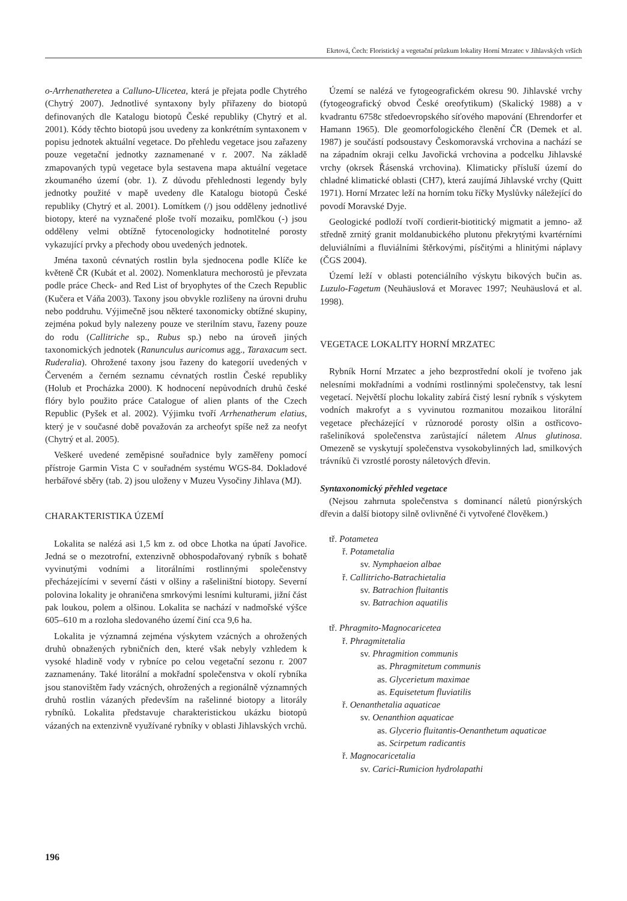Ekrtová, Čech: Floristický a vegetační průzkum lokality Horní Mrzatec v Jihlavských vrších
o-Arrhenatheretea a Calluno-Ulicetea, která je přejata podle Chytrého (Chytrý 2007). Jednotlivé syntaxony byly přiřazeny do biotopů definovaných dle Katalogu biotopů České republiky (Chytrý et al. 2001). Kódy těchto biotopů jsou uvedeny za konkrétním syntaxonem v popisu jednotek aktuální vegetace. Do přehledu vegetace jsou zařazeny pouze vegetační jednotky zaznamenané v r. 2007. Na základě zmapovaných typů vegetace byla sestavena mapa aktuální vegetace zkoumaného území (obr. 1). Z důvodu přehlednosti legendy byly jednotky použité v mapě uvedeny dle Katalogu biotopů České republiky (Chytrý et al. 2001). Lomítkem (/) jsou odděleny jednotlivé biotopy, které na vyznačené ploše tvoří mozaiku, pomlčkou (-) jsou odděleny velmi obtížně fytocenologicky hodnotitelné porosty vykazující prvky a přechody obou uvedených jednotek.
Jména taxonů cévnatých rostlin byla sjednocena podle Klíče ke květeně ČR (Kubát et al. 2002). Nomenklatura mechorostů je převzata podle práce Check- and Red List of bryophytes of the Czech Republic (Kučera et Váňa 2003). Taxony jsou obvykle rozlišeny na úrovni druhu nebo poddruhu. Výjimečně jsou některé taxonomicky obtížné skupiny, zejména pokud byly nalezeny pouze ve sterilním stavu, řazeny pouze do rodu (Callitriche sp., Rubus sp.) nebo na úroveň jiných taxonomických jednotek (Ranunculus auricomus agg., Taraxacum sect. Ruderalia). Ohrožené taxony jsou řazeny do kategorií uvedených v Červeném a černém seznamu cévnatých rostlin České republiky (Holub et Procházka 2000). K hodnocení nepůvodních druhů české flóry bylo použito práce Catalogue of alien plants of the Czech Republic (Pyšek et al. 2002). Výjimku tvoří Arrhenatherum elatius, který je v současné době považován za archeofyt spíše než za neofyt (Chytrý et al. 2005).
Veškeré uvedené zeměpisné souřadnice byly zaměřeny pomocí přístroje Garmin Vista C v souřadném systému WGS-84. Dokladové herbářové sběry (tab. 2) jsou uloženy v Muzeu Vysočiny Jihlava (MJ).
CHARAKTERISTIKA ÚZEMÍ
Lokalita se nalézá asi 1,5 km z. od obce Lhotka na úpatí Javořice. Jedná se o mezotrofní, extenzivně obhospodařovaný rybník s bohatě vyvinutými vodními a litorálními rostlinnými společenstvy přecházejícími v severní části v olšiny a rašeliništní biotopy. Severní polovina lokality je ohraničena smrkovými lesními kulturami, jižní část pak loukou, polem a olšinou. Lokalita se nachází v nadmořské výšce 605–610 m a rozloha sledovaného území činí cca 9,6 ha.
Lokalita je významná zejména výskytem vzácných a ohrožených druhů obnažených rybničních den, které však nebyly vzhledem k vysoké hladině vody v rybníce po celou vegetační sezonu r. 2007 zaznamenány. Také litorální a mokřadní společenstva v okolí rybníka jsou stanovištěm řady vzácných, ohrožených a regionálně významných druhů rostlin vázaných především na rašelinné biotopy a litorály rybníků. Lokalita představuje charakteristickou ukázku biotopů vázaných na extenzivně využívané rybníky v oblasti Jihlavských vrchů.
Území se nalézá ve fytogeografickém okresu 90. Jihlavské vrchy (fytogeografický obvod České oreofytikum) (Skalický 1988) a v kvadrantu 6758c středoevropského síťového mapování (Ehrendorfer et Hamann 1965). Dle geomorfologického členění ČR (Demek et al. 1987) je součástí podsoustavy Českomoravská vrchovina a nachází se na západním okraji celku Javořická vrchovina a podcelku Jihlavské vrchy (okrsek Řásenská vrchovina). Klimaticky přísluší území do chladné klimatické oblasti (CH7), která zaujímá Jihlavské vrchy (Quitt 1971). Horní Mrzatec leží na horním toku říčky Myslůvky náležející do povodí Moravské Dyje.
Geologické podloží tvoří cordierit-biotitický migmatit a jemno- až středně zrnitý granit moldanubického plutonu překrytými kvartérními deluviálními a fluviálními štěrkovými, písčitými a hlinitými náplavy (ČGS 2004).
Území leží v oblasti potenciálního výskytu bikových bučin as. Luzulo-Fagetum (Neuhäuslová et Moravec 1997; Neuhäuslová et al. 1998).
VEGETACE LOKALITY HORNÍ MRZATEC
Rybník Horní Mrzatec a jeho bezprostřední okolí je tvořeno jak nelesními mokřadními a vodními rostlinnými společenstvy, tak lesní vegetací. Největší plochu lokality zabírá čistý lesní rybník s výskytem vodních makrofyt a s vyvinutou rozmanitou mozaikou litorální vegetace přecházející v různorodé porosty olšin a ostřicovo-rašeliníková společenstva zarůstající náletem Alnus glutinosa. Omezeně se vyskytují společenstva vysokobylinných lad, smilkových trávníků či vzrostlé porosty náletových dřevin.
Syntaxonomický přehled vegetace
(Nejsou zahrnuta společenstva s dominancí náletů pionýrských dřevin a další biotopy silně ovlivněné či vytvořené člověkem.)
tř. Potametea
ř. Potametalia
sv. Nymphaeion albae
ř. Callitricho-Batrachietalia
sv. Batrachion fluitantis
sv. Batrachion aquatilis
tř. Phragmito-Magnocaricetea
ř. Phragmitetalia
sv. Phragmition communis
as. Phragmitetum communis
as. Glycerietum maximae
as. Equisetetum fluviatilis
ř. Oenanthetalia aquaticae
sv. Oenanthion aquaticae
as. Glycerio fluitantis-Oenanthetum aquaticae
as. Scirpetum radicantis
ř. Magnocaricetalia
sv. Carici-Rumicion hydrolapathi
196